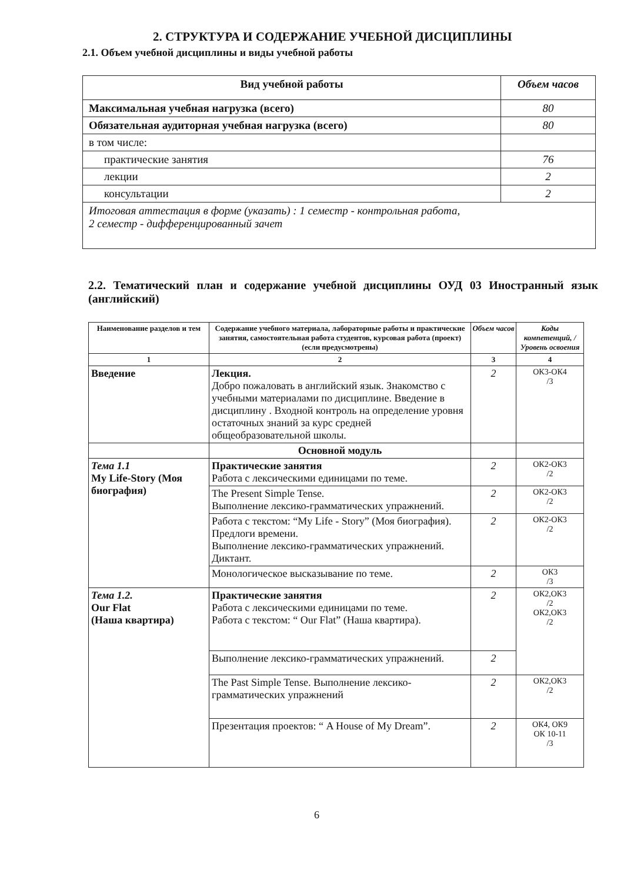2. СТРУКТУРА И СОДЕРЖАНИЕ УЧЕБНОЙ ДИСЦИПЛИНЫ
2.1. Объем учебной дисциплины и виды учебной работы
| Вид учебной работы | Объем часов |
| Максимальная учебная нагрузка (всего) | 80 |
| Обязательная аудиторная учебная нагрузка (всего) | 80 |
| в том числе: | |
| практические занятия | 76 |
| лекции | 2 |
| консультации | 2 |
| Итоговая аттестация в форме (указать) : 1 семестр - контрольная работа, 2 семестр - дифференцированный зачет | |
2.2. Тематический план и содержание учебной дисциплины ОУД 03 Иностранный язык (английский)
| Наименование разделов и тем | Содержание учебного материала, лабораторные работы и практические занятия, самостоятельная работа студентов, курсовая работа (проект) (если предусмотрены) | Объем часов | Коды компетенций, / Уровень освоения |
| --- | --- | --- | --- |
| 1 | 2 | 3 | 4 |
| Введение | Лекция. Добро пожаловать в английский язык. Знакомство с учебными материалами по дисциплине. Введение в дисциплину . Входной контроль на определение уровня остаточных знаний за курс средней общеобразовательной школы. | 2 | ОК3-ОК4 /3 |
| | Основной модуль | | |
| Тема 1.1 My Life-Story (Моя биография) | Практические занятия Работа с лексическими единицами по теме. | 2 | ОК2-ОК3 /2 |
| | The Present Simple Tense. Выполнение лексико-грамматических упражнений. | 2 | ОК2-ОК3 /2 |
| | Работа с текстом: “My Life - Story” (Моя биография). Предлоги времени. Выполнение лексико-грамматических упражнений. Диктант. | 2 | ОК2-ОК3 /2 |
| | Монологическое высказывание по теме. | 2 | ОК3 /3 |
| Тема 1.2. Our Flat (Наша квартира) | Практические занятия Работа с лексическими единицами по теме. Работа с текстом: “ Our Flat” (Наша квартира). | 2 | ОК2,ОК3 /2 ОК2,ОК3 /2 |
| | Выполнение лексико-грамматических упражнений. | 2 | |
| | The Past Simple Tense. Выполнение лексико-грамматических упражнений | 2 | ОК2,ОК3 /2 |
| | Презентация проектов: “ A House of My Dream”. | 2 | ОК4, ОК9 ОК 10-11 /3 |
6